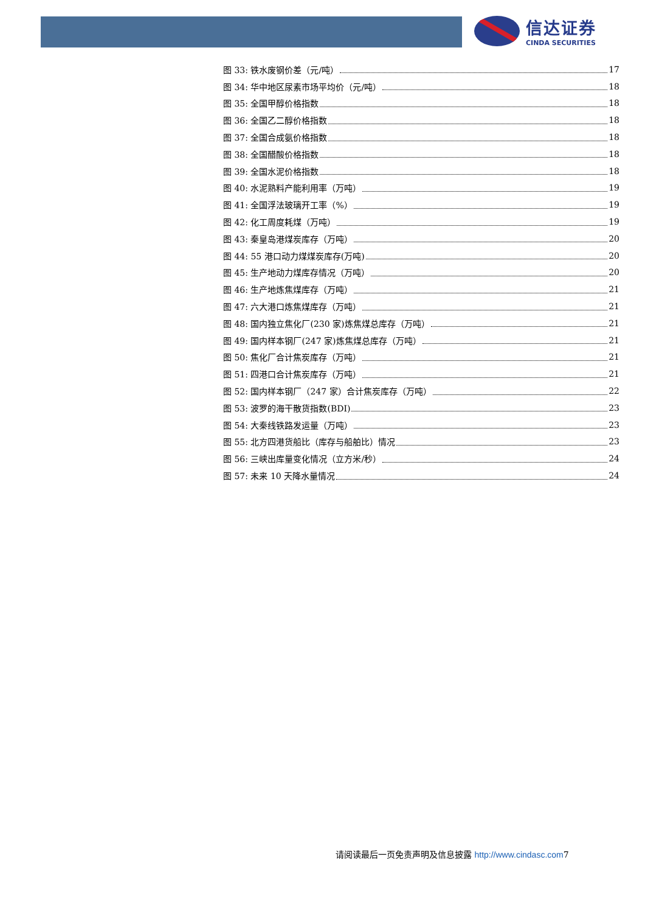信达证券
CINDA SECURITIES
图 33: 铁水废钢价差（元/吨） 17
图 34: 华中地区尿素市场平均价（元/吨） 18
图 35: 全国甲醇价格指数 18
图 36: 全国乙二醇价格指数 18
图 37: 全国合成氨价格指数 18
图 38: 全国醋酸价格指数 18
图 39: 全国水泥价格指数 18
图 40: 水泥熟料产能利用率（万吨） 19
图 41: 全国浮法玻璃开工率（%） 19
图 42: 化工周度耗煤（万吨） 19
图 43: 秦皇岛港煤炭库存（万吨） 20
图 44: 55 港口动力煤煤炭库存(万吨) 20
图 45: 生产地动力煤库存情况（万吨） 20
图 46: 生产地炼焦煤库存（万吨） 21
图 47: 六大港口炼焦煤库存（万吨） 21
图 48: 国内独立焦化厂(230 家)炼焦煤总库存（万吨） 21
图 49: 国内样本钢厂(247 家)炼焦煤总库存（万吨） 21
图 50: 焦化厂合计焦炭库存（万吨） 21
图 51: 四港口合计焦炭库存（万吨） 21
图 52: 国内样本钢厂（247 家）合计焦炭库存（万吨） 22
图 53: 波罗的海干散货指数(BDI) 23
图 54: 大秦线铁路发运量（万吨） 23
图 55: 北方四港货船比（库存与船舶比）情况 23
图 56: 三峡出库量变化情况（立方米/秒） 24
图 57: 未来 10 天降水量情况 24
请阅读最后一页免责声明及信息披露 http://www.cindasc.com7